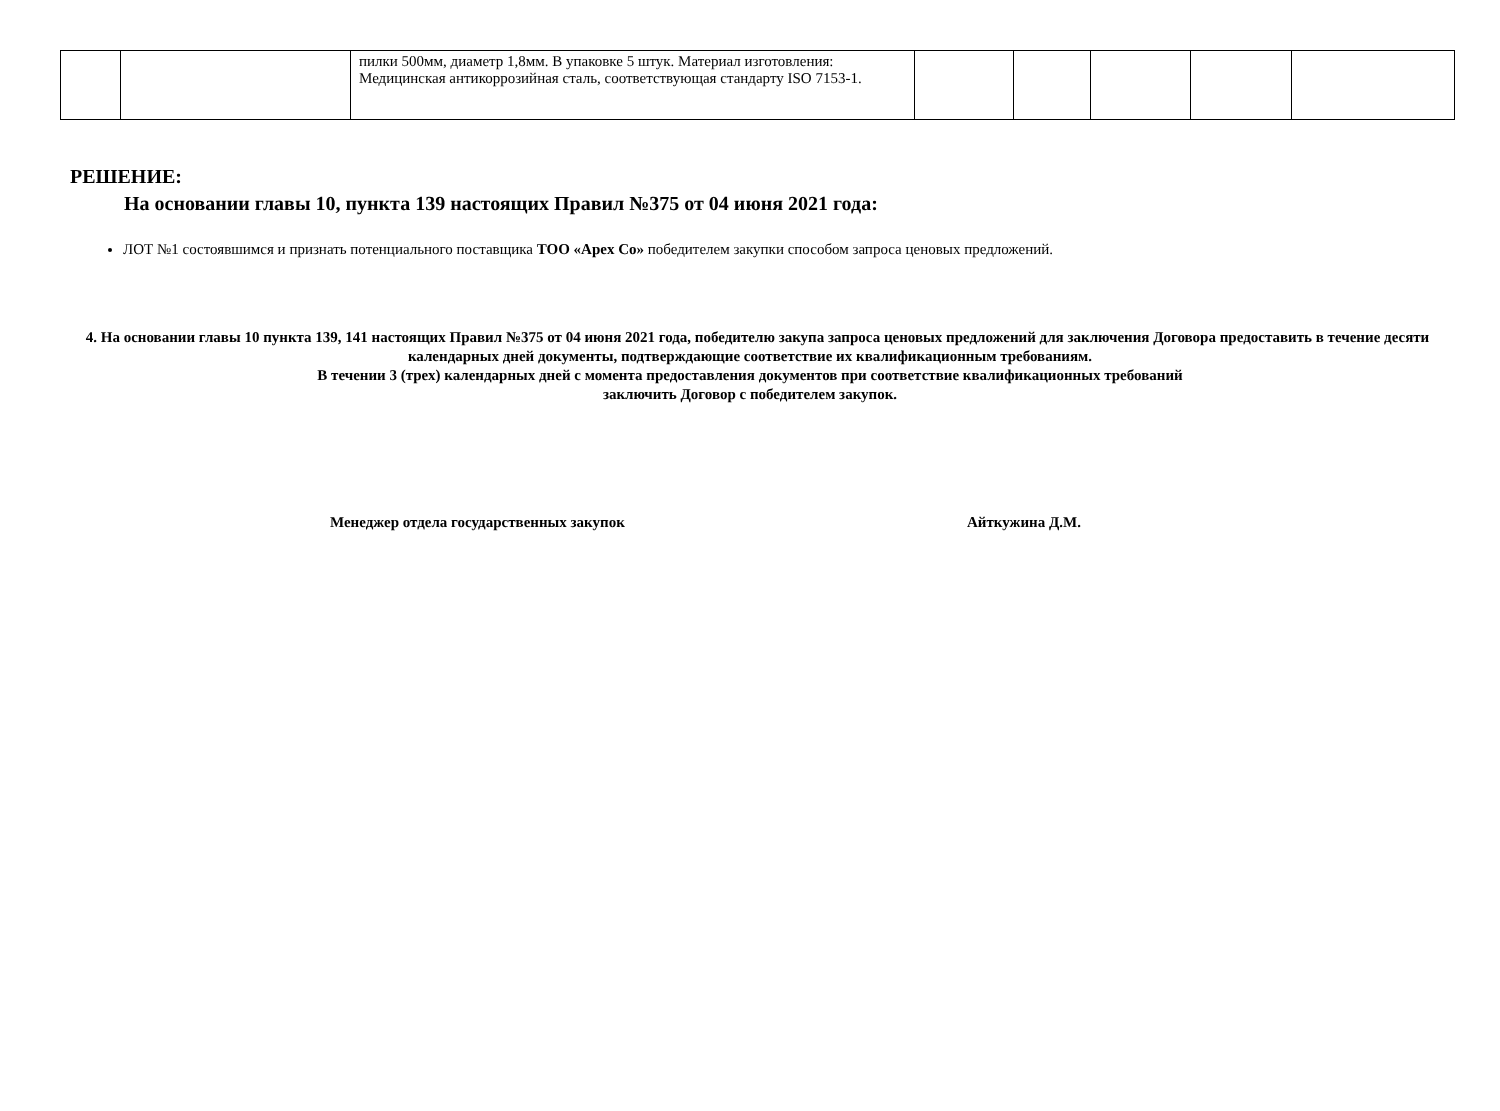| | | пилки 500мм, диаметр 1,8мм. В упаковке 5 штук. Материал изготовления: Медицинская антикоррозийная сталь, соответствующая стандарту ISO 7153-1. | | | | | |
РЕШЕНИЕ:
На основании главы 10, пункта 139 настоящих Правил №375 от 04 июня 2021 года:
ЛОТ №1 состоявшимся и признать потенциального поставщика ТОО «Apex Co» победителем закупки способом запроса ценовых предложений.
4. На основании главы 10 пункта 139, 141 настоящих Правил №375 от 04 июня 2021 года, победителю закупа запроса ценовых предложений для заключения Договора предоставить в течение десяти календарных дней документы, подтверждающие соответствие их квалификационным требованиям.
В течении 3 (трех) календарных дней с момента предоставления документов при соответствие квалификационных требований
заключить Договор с победителем закупок.
Менеджер отдела государственных закупок Айткужина Д.М.